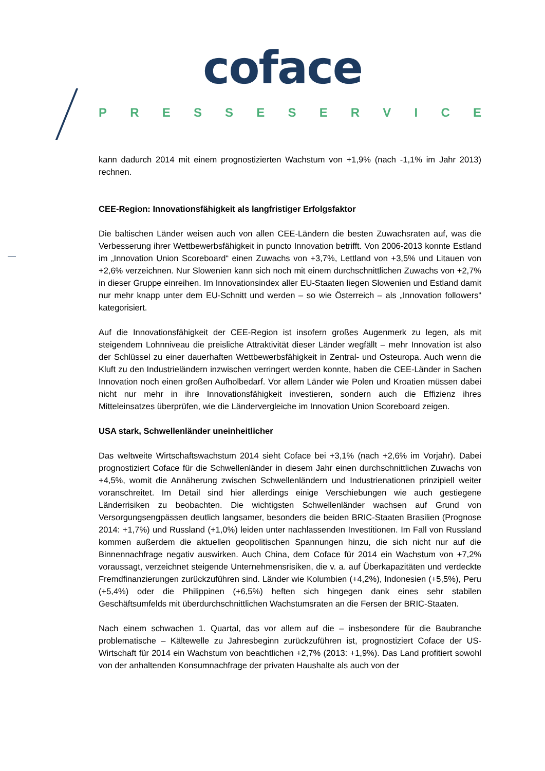coface
PRESSESERVICE
kann dadurch 2014 mit einem prognostizierten Wachstum von +1,9% (nach -1,1% im Jahr 2013) rechnen.
CEE-Region: Innovationsfähigkeit als langfristiger Erfolgsfaktor
Die baltischen Länder weisen auch von allen CEE-Ländern die besten Zuwachsraten auf, was die Verbesserung ihrer Wettbewerbsfähigkeit in puncto Innovation betrifft. Von 2006-2013 konnte Estland im „Innovation Union Scoreboard“ einen Zuwachs von +3,7%, Lettland von +3,5% und Litauen von +2,6% verzeichnen. Nur Slowenien kann sich noch mit einem durchschnittlichen Zuwachs von +2,7% in dieser Gruppe einreihen. Im Innovationsindex aller EU-Staaten liegen Slowenien und Estland damit nur mehr knapp unter dem EU-Schnitt und werden – so wie Österreich – als „Innovation followers“ kategorisiert.
Auf die Innovationsfähigkeit der CEE-Region ist insofern großes Augenmerk zu legen, als mit steigendem Lohnniveau die preisliche Attraktivität dieser Länder wegfällt – mehr Innovation ist also der Schlüssel zu einer dauerhaften Wettbewerbsfähigkeit in Zentral- und Osteuropa. Auch wenn die Kluft zu den Industrieländern inzwischen verringert werden konnte, haben die CEE-Länder in Sachen Innovation noch einen großen Aufholbedarf. Vor allem Länder wie Polen und Kroatien müssen dabei nicht nur mehr in ihre Innovationsfähigkeit investieren, sondern auch die Effizienz ihres Mitteleinsatzes überprüfen, wie die Ländervergleiche im Innovation Union Scoreboard zeigen.
USA stark, Schwellenländer uneinheitlicher
Das weltweite Wirtschaftswachstum 2014 sieht Coface bei +3,1% (nach +2,6% im Vorjahr). Dabei prognostiziert Coface für die Schwellenländer in diesem Jahr einen durchschnittlichen Zuwachs von +4,5%, womit die Annäherung zwischen Schwellenländern und Industrienationen prinzipiell weiter voranschreitet. Im Detail sind hier allerdings einige Verschiebungen wie auch gestiegene Länderrisiken zu beobachten. Die wichtigsten Schwellenländer wachsen auf Grund von Versorgungsengpässen deutlich langsamer, besonders die beiden BRIC-Staaten Brasilien (Prognose 2014: +1,7%) und Russland (+1,0%) leiden unter nachlassenden Investitionen. Im Fall von Russland kommen außerdem die aktuellen geopolitischen Spannungen hinzu, die sich nicht nur auf die Binnennachfrage negativ auswirken. Auch China, dem Coface für 2014 ein Wachstum von +7,2% voraussagt, verzeichnet steigende Unternehmensrisiken, die v. a. auf Überkapazitäten und verdeckte Fremdfinanzierungen zurückzuführen sind. Länder wie Kolumbien (+4,2%), Indonesien (+5,5%), Peru (+5,4%) oder die Philippinen (+6,5%) heften sich hingegen dank eines sehr stabilen Geschäftsumfelds mit überdurchschnittlichen Wachstumsraten an die Fersen der BRIC-Staaten.
Nach einem schwachen 1. Quartal, das vor allem auf die – insbesondere für die Baubranche problematische – Kältewelle zu Jahresbeginn zurückzuführen ist, prognostiziert Coface der US-Wirtschaft für 2014 ein Wachstum von beachtlichen +2,7% (2013: +1,9%). Das Land profitiert sowohl von der anhaltenden Konsumnachfrage der privaten Haushalte als auch von der